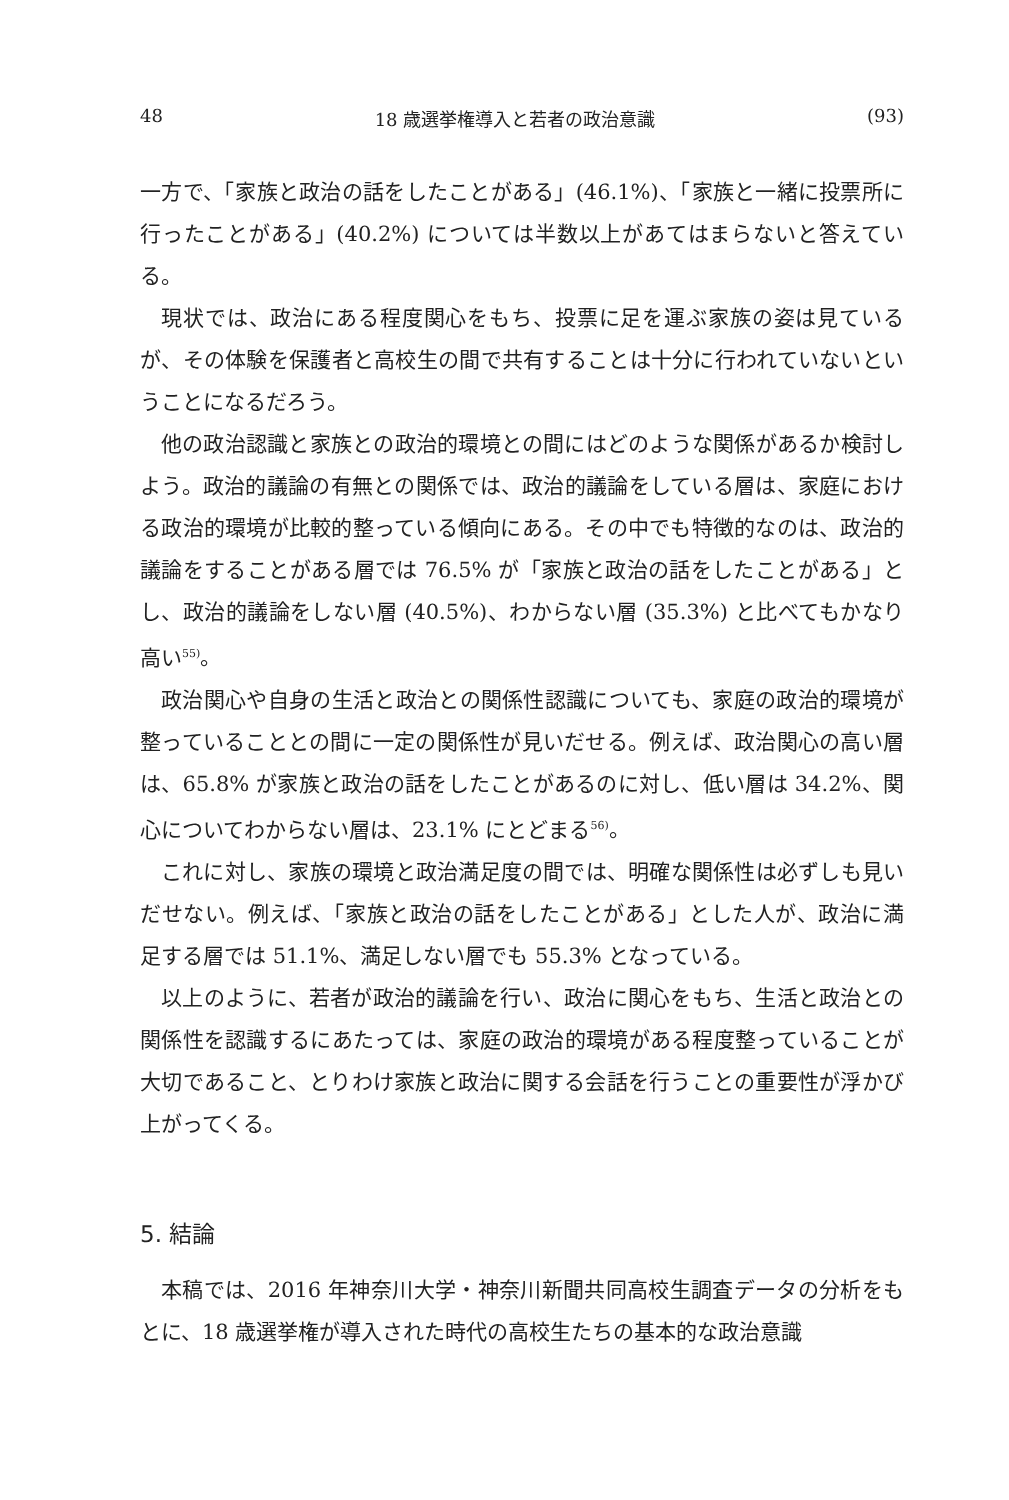48 18 歳選挙権導入と若者の政治意識 (93)
一方で、「家族と政治の話をしたことがある」(46.1%)、「家族と一緒に投票所に行ったことがある」(40.2%) については半数以上があてはまらないと答えている。
現状では、政治にある程度関心をもち、投票に足を運ぶ家族の姿は見ているが、その体験を保護者と高校生の間で共有することは十分に行われていないということになるだろう。
他の政治認識と家族との政治的環境との間にはどのような関係があるか検討しよう。政治的議論の有無との関係では、政治的議論をしている層は、家庭における政治的環境が比較的整っている傾向にある。その中でも特徴的なのは、政治的議論をすることがある層では 76.5% が「家族と政治の話をしたことがある」とし、政治的議論をしない層 (40.5%)、わからない層 (35.3%) と比べてもかなり高い<sup>55)</sup>。
政治関心や自身の生活と政治との関係性認識についても、家庭の政治的環境が整っていることとの間に一定の関係性が見いだせる。例えば、政治関心の高い層は、65.8% が家族と政治の話をしたことがあるのに対し、低い層は 34.2%、関心についてわからない層は、23.1% にとどまる<sup>56)</sup>。
これに対し、家族の環境と政治満足度の間では、明確な関係性は必ずしも見いだせない。例えば、「家族と政治の話をしたことがある」とした人が、政治に満足する層では 51.1%、満足しない層でも 55.3% となっている。
以上のように、若者が政治的議論を行い、政治に関心をもち、生活と政治との関係性を認識するにあたっては、家庭の政治的環境がある程度整っていることが大切であること、とりわけ家族と政治に関する会話を行うことの重要性が浮かび上がってくる。
5. 結論
本稿では、2016 年神奈川大学・神奈川新聞共同高校生調査データの分析をもとに、18 歳選挙権が導入された時代の高校生たちの基本的な政治意識